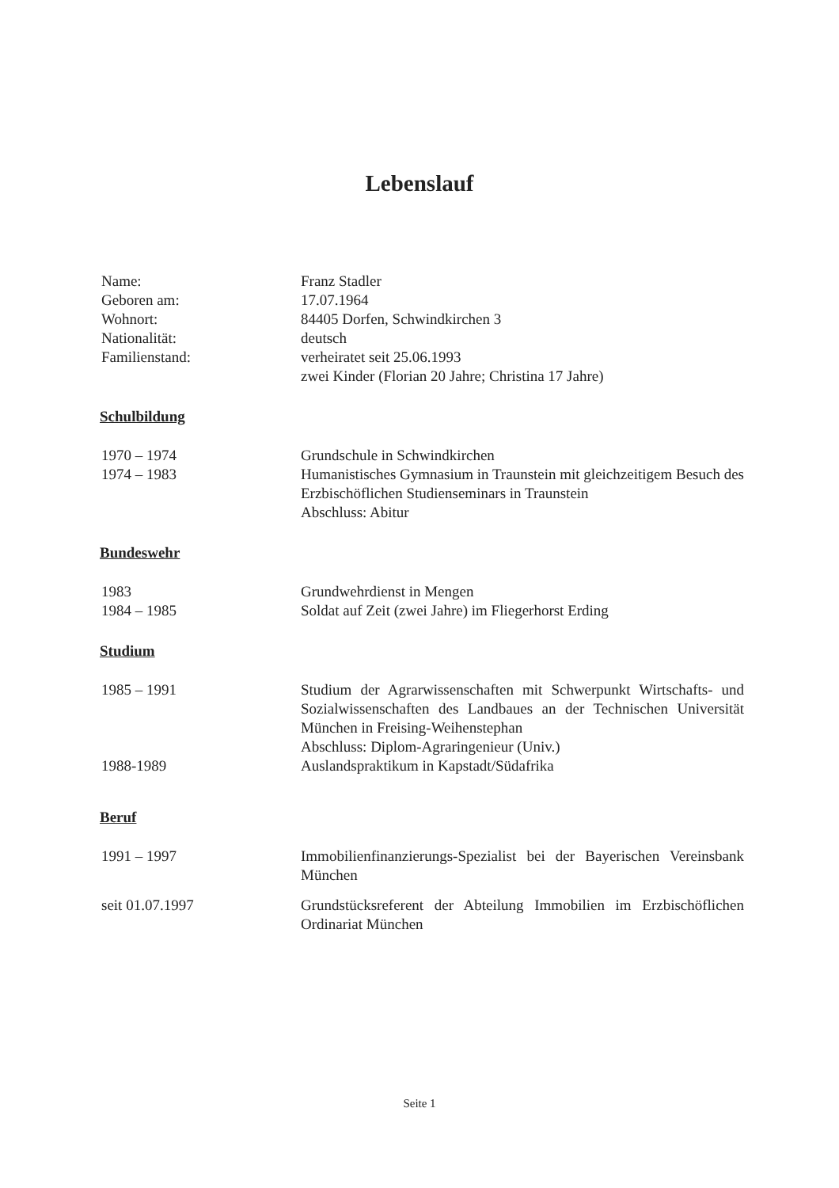Lebenslauf
Name: Franz Stadler
Geboren am: 17.07.1964
Wohnort: 84405 Dorfen, Schwindkirchen 3
Nationalität: deutsch
Familienstand: verheiratet seit 25.06.1993
zwei Kinder (Florian 20 Jahre; Christina 17 Jahre)
Schulbildung
1970 – 1974 Grundschule in Schwindkirchen
1974 – 1983 Humanistisches Gymnasium in Traunstein mit gleichzeitigem Besuch des Erzbischöflichen Studienseminars in Traunstein
Abschluss: Abitur
Bundeswehr
1983 Grundwehrdienst in Mengen
1984 – 1985 Soldat auf Zeit (zwei Jahre) im Fliegerhorst Erding
Studium
1985 – 1991 Studium der Agrarwissenschaften mit Schwerpunkt Wirtschafts- und Sozialwissenschaften des Landbaues an der Technischen Universität München in Freising-Weihenstephan
Abschluss: Diplom-Agraringenieur (Univ.)
1988-1989 Auslandspraktikum in Kapstadt/Südafrika
Beruf
1991 – 1997 Immobilienfinanzierungs-Spezialist bei der Bayerischen Vereinsbank München
seit 01.07.1997 Grundstücksreferent der Abteilung Immobilien im Erzbischöflichen Ordinariat München
Seite 1